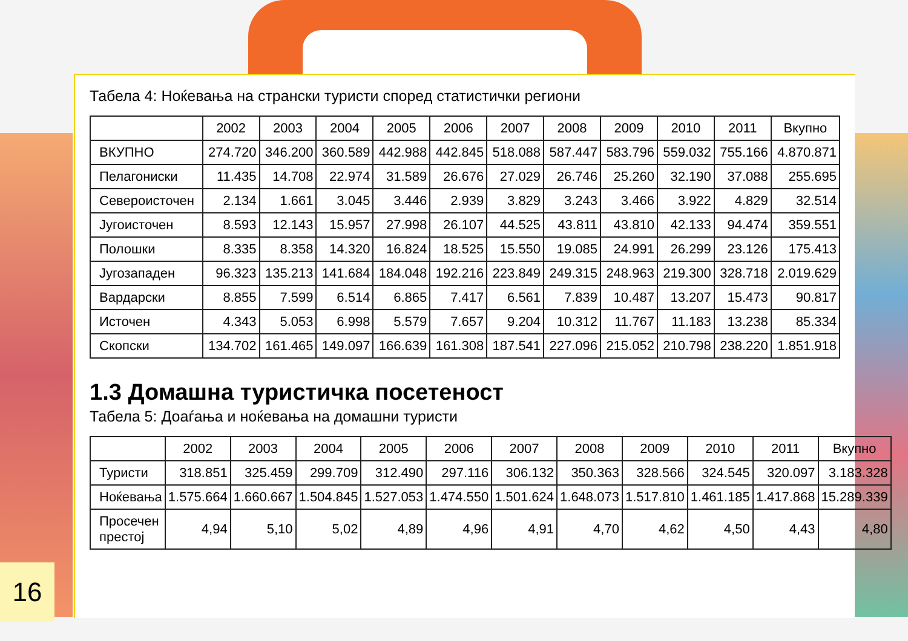Табела 4: Ноќевања на странски туристи според статистички региони
| | 2002 | 2003 | 2004 | 2005 | 2006 | 2007 | 2008 | 2009 | 2010 | 2011 | Вкупно |
| --- | --- | --- | --- | --- | --- | --- | --- | --- | --- | --- | --- |
| ВКУПНО | 274.720 | 346.200 | 360.589 | 442.988 | 442.845 | 518.088 | 587.447 | 583.796 | 559.032 | 755.166 | 4.870.871 |
| Пелагониски | 11.435 | 14.708 | 22.974 | 31.589 | 26.676 | 27.029 | 26.746 | 25.260 | 32.190 | 37.088 | 255.695 |
| Североисточен | 2.134 | 1.661 | 3.045 | 3.446 | 2.939 | 3.829 | 3.243 | 3.466 | 3.922 | 4.829 | 32.514 |
| Југоисточен | 8.593 | 12.143 | 15.957 | 27.998 | 26.107 | 44.525 | 43.811 | 43.810 | 42.133 | 94.474 | 359.551 |
| Полошки | 8.335 | 8.358 | 14.320 | 16.824 | 18.525 | 15.550 | 19.085 | 24.991 | 26.299 | 23.126 | 175.413 |
| Југозападен | 96.323 | 135.213 | 141.684 | 184.048 | 192.216 | 223.849 | 249.315 | 248.963 | 219.300 | 328.718 | 2.019.629 |
| Вардарски | 8.855 | 7.599 | 6.514 | 6.865 | 7.417 | 6.561 | 7.839 | 10.487 | 13.207 | 15.473 | 90.817 |
| Источен | 4.343 | 5.053 | 6.998 | 5.579 | 7.657 | 9.204 | 10.312 | 11.767 | 11.183 | 13.238 | 85.334 |
| Скопски | 134.702 | 161.465 | 149.097 | 166.639 | 161.308 | 187.541 | 227.096 | 215.052 | 210.798 | 238.220 | 1.851.918 |
1.3 Домашна туристичка посетеност
Табела 5: Доаѓања и ноќевања на домашни туристи
| | 2002 | 2003 | 2004 | 2005 | 2006 | 2007 | 2008 | 2009 | 2010 | 2011 | Вкупно |
| --- | --- | --- | --- | --- | --- | --- | --- | --- | --- | --- | --- |
| Туристи | 318.851 | 325.459 | 299.709 | 312.490 | 297.116 | 306.132 | 350.363 | 328.566 | 324.545 | 320.097 | 3.183.328 |
| Ноќевања | 1.575.664 | 1.660.667 | 1.504.845 | 1.527.053 | 1.474.550 | 1.501.624 | 1.648.073 | 1.517.810 | 1.461.185 | 1.417.868 | 15.289.339 |
| Просечен престој | 4,94 | 5,10 | 5,02 | 4,89 | 4,96 | 4,91 | 4,70 | 4,62 | 4,50 | 4,43 | 4,80 |
16